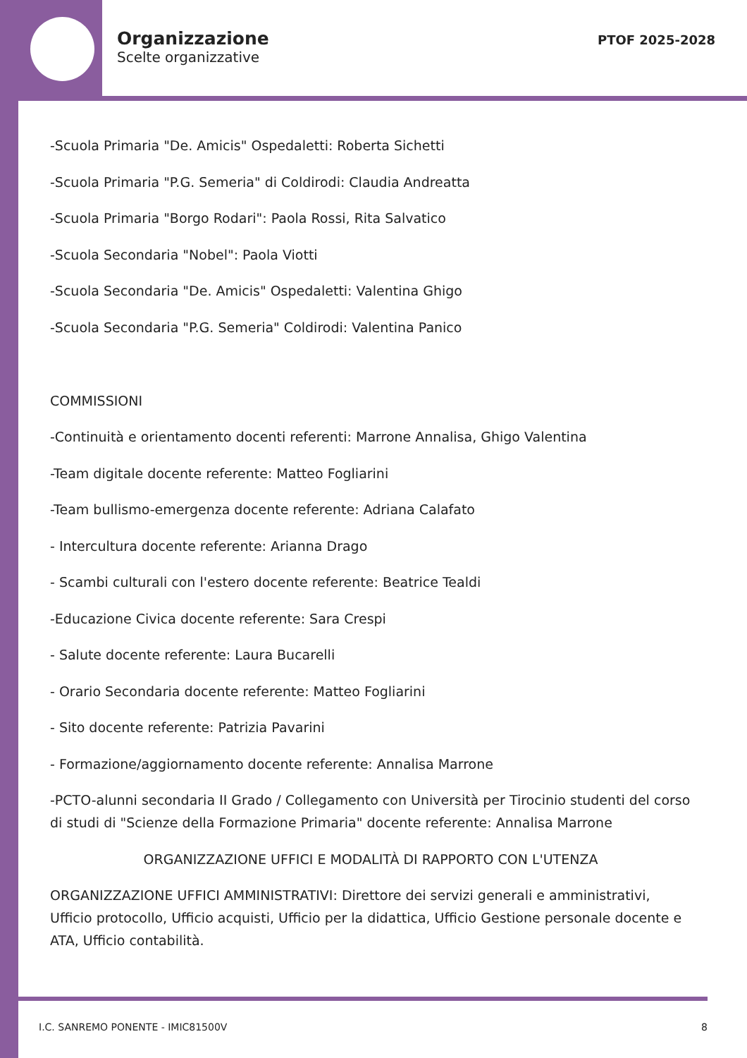Organizzazione
Scelte organizzative
PTOF 2025-2028
-Scuola Primaria "De. Amicis" Ospedaletti: Roberta Sichetti
-Scuola Primaria "P.G. Semeria" di Coldirodi: Claudia Andreatta
-Scuola Primaria "Borgo Rodari": Paola Rossi, Rita Salvatico
-Scuola Secondaria "Nobel": Paola Viotti
-Scuola Secondaria "De. Amicis" Ospedaletti: Valentina Ghigo
-Scuola Secondaria "P.G. Semeria" Coldirodi: Valentina Panico
COMMISSIONI
-Continuità e orientamento docenti referenti: Marrone Annalisa, Ghigo Valentina
-Team digitale docente referente: Matteo Fogliarini
-Team bullismo-emergenza docente referente: Adriana Calafato
- Intercultura docente referente: Arianna Drago
- Scambi culturali con l'estero docente referente: Beatrice Tealdi
-Educazione Civica docente referente: Sara Crespi
- Salute docente referente: Laura Bucarelli
- Orario Secondaria docente referente: Matteo Fogliarini
- Sito docente referente: Patrizia Pavarini
- Formazione/aggiornamento docente referente: Annalisa Marrone
-PCTO-alunni secondaria II Grado / Collegamento con Università per Tirocinio studenti del corso di studi di "Scienze della Formazione Primaria" docente referente: Annalisa Marrone
ORGANIZZAZIONE UFFICI E MODALITÀ DI RAPPORTO CON L'UTENZA
ORGANIZZAZIONE UFFICI AMMINISTRATIVI: Direttore dei servizi generali e amministrativi, Ufficio protocollo, Ufficio acquisti, Ufficio per la didattica, Ufficio Gestione personale docente e ATA, Ufficio contabilità.
I.C. SANREMO PONENTE - IMIC81500V
8